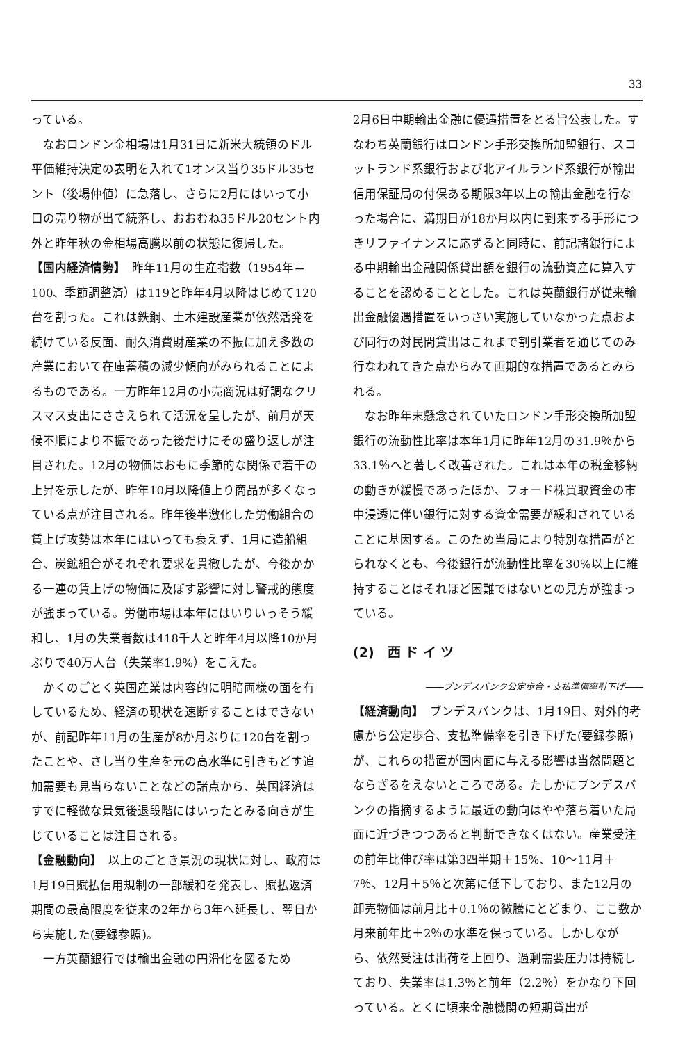33
っている。
なおロンドン金相場は1月31日に新米大統領のドル平価維持決定の表明を入れて1オンス当り35ドル35セント（後場仲値）に急落し、さらに2月にはいって小口の売り物が出て続落し、おおむね35ドル20セント内外と昨年秋の金相場高騰以前の状態に復帰した。
【国内経済情勢】　昨年11月の生産指数（1954年＝100、季節調整済）は119と昨年4月以降はじめて120台を割った。これは鉄鋼、土木建設産業が依然活発を続けている反面、耐久消費財産業の不振に加え多数の産業において在庫蓄積の減少傾向がみられることによるものである。一方昨年12月の小売商況は好調なクリスマス支出にささえられて活況を呈したが、前月が天候不順により不振であった後だけにその盛り返しが注目された。12月の物価はおもに季節的な関係で若干の上昇を示したが、昨年10月以降値上り商品が多くなっている点が注目される。昨年後半激化した労働組合の賃上げ攻勢は本年にはいっても衰えず、1月に造船組合、炭鉱組合がそれぞれ要求を貫徹したが、今後かかる一連の賃上げの物価に及ぼす影響に対し警戒的態度が強まっている。労働市場は本年にはいりいっそう緩和し、1月の失業者数は418千人と昨年4月以降10か月ぶりで40万人台（失業率1.9%）をこえた。
かくのごとく英国産業は内容的に明暗両様の面を有しているため、経済の現状を速断することはできないが、前記昨年11月の生産が8か月ぶりに120台を割ったことや、さし当り生産を元の高水準に引きもどす追加需要も見当らないことなどの諸点から、英国経済はすでに軽微な景気後退段階にはいったとみる向きが生じていることは注目される。
【金融動向】　以上のごとき景況の現状に対し、政府は1月19日賦払信用規制の一部緩和を発表し、賦払返済期間の最高限度を従来の2年から3年へ延長し、翌日から実施した(要録参照)。
一方英蘭銀行では輸出金融の円滑化を図るため
2月6日中期輸出金融に優遇措置をとる旨公表した。すなわち英蘭銀行はロンドン手形交換所加盟銀行、スコットランド系銀行および北アイルランド系銀行が輸出信用保証局の付保ある期限3年以上の輸出金融を行なった場合に、満期日が18か月以内に到来する手形につきリファイナンスに応ずると同時に、前記諸銀行による中期輸出金融関係貸出額を銀行の流動資産に算入することを認めることとした。これは英蘭銀行が従来輸出金融優遇措置をいっさい実施していなかった点および同行の対民間貸出はこれまで割引業者を通じてのみ行なわれてきた点からみて画期的な措置であるとみられる。
なお昨年末懸念されていたロンドン手形交換所加盟銀行の流動性比率は本年1月に昨年12月の31.9％から33.1％へと著しく改善された。これは本年の税金移納の動きが緩慢であったほか、フォード株買取資金の市中浸透に伴い銀行に対する資金需要が緩和されていることに基因する。このため当局により特別な措置がとられなくとも、今後銀行が流動性比率を30%以上に維持することはそれほど困難ではないとの見方が強まっている。
(2)　西 ド イ ツ
――ブンデスバンク公定歩合・支払準備率引下げ――
【経済動向】　ブンデスバンクは、1月19日、対外的考慮から公定歩合、支払準備率を引き下げた(要録参照)が、これらの措置が国内面に与える影響は当然問題とならざるをえないところである。たしかにブンデスバンクの指摘するように最近の動向はやや落ち着いた局面に近づきつつあると判断できなくはない。産業受注の前年比伸び率は第3四半期＋15%、10～11月＋7％、12月＋5％と次第に低下しており、また12月の卸売物価は前月比＋0.1％の微騰にとどまり、ここ数か月来前年比＋2％の水準を保っている。しかしながら、依然受注は出荷を上回り、過剰需要圧力は持続しており、失業率は1.3％と前年（2.2％）をかなり下回っている。とくに頃来金融機関の短期貸出が